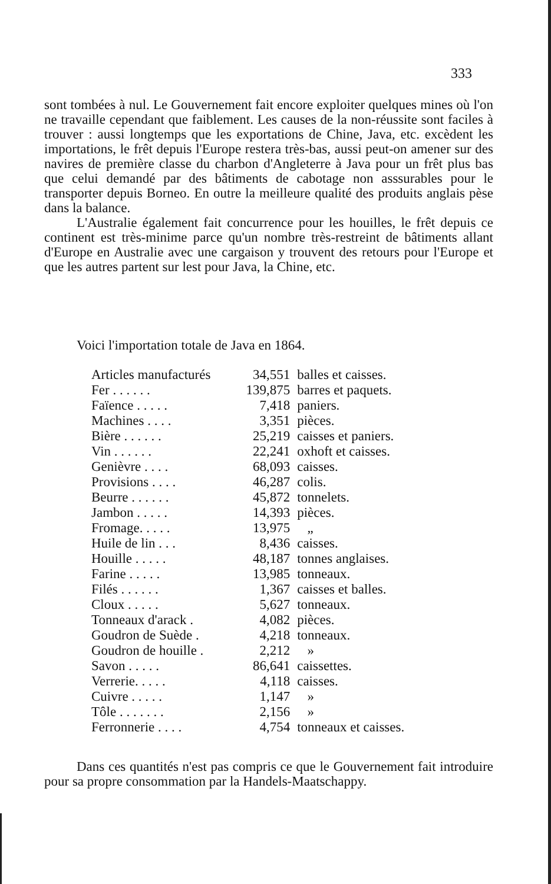333
sont tombées à nul. Le Gouvernement fait encore exploiter quelques mines où l'on ne travaille cependant que faiblement. Les causes de la non-réussite sont faciles à trouver : aussi longtemps que les exportations de Chine, Java, etc. excèdent les importations, le frêt depuis l'Europe restera très-bas, aussi peut-on amener sur des navires de première classe du charbon d'Angleterre à Java pour un frêt plus bas que celui demandé par des bâtiments de cabotage non asssurables pour le transporter depuis Borneo. En outre la meilleure qualité des produits anglais pèse dans la balance.
L'Australie également fait concurrence pour les houilles, le frêt depuis ce continent est très-minime parce qu'un nombre très-restreint de bâtiments allant d'Europe en Australie avec une cargaison y trouvent des retours pour l'Europe et que les autres partent sur lest pour Java, la Chine, etc.
Voici l'importation totale de Java en 1864.
| Articles manufacturés | 34,551 | balles et caisses. |
| Fer . . . . . . | 139,875 | barres et paquets. |
| Faïence . . . . . | 7,418 | paniers. |
| Machines . . . . | 3,351 | pièces. |
| Bière . . . . . . | 25,219 | caisses et paniers. |
| Vin . . . . . . | 22,241 | oxhoft et caisses. |
| Genièvre . . . . | 68,093 | caisses. |
| Provisions . . . . | 46,287 | colis. |
| Beurre . . . . . . | 45,872 | tonnelets. |
| Jambon . . . . . | 14,393 | pièces. |
| Fromage. . . . . | 13,975 | „ |
| Huile de lin . . . | 8,436 | caisses. |
| Houille . . . . . | 48,187 | tonnes anglaises. |
| Farine . . . . . | 13,985 | tonneaux. |
| Filés . . . . . . | 1,367 | caisses et balles. |
| Cloux . . . . . | 5,627 | tonneaux. |
| Tonneaux d'arack . | 4,082 | pièces. |
| Goudron de Suède . | 4,218 | tonneaux. |
| Goudron de houille . | 2,212 | » |
| Savon . . . . . | 86,641 | caissettes. |
| Verrerie. . . . . | 4,118 | caisses. |
| Cuivre . . . . . | 1,147 | » |
| Tôle . . . . . . . | 2,156 | » |
| Ferronnerie . . . . | 4,754 | tonneaux et caisses. |
Dans ces quantités n'est pas compris ce que le Gouvernement fait introduire pour sa propre consommation par la Handels-Maatschappy.